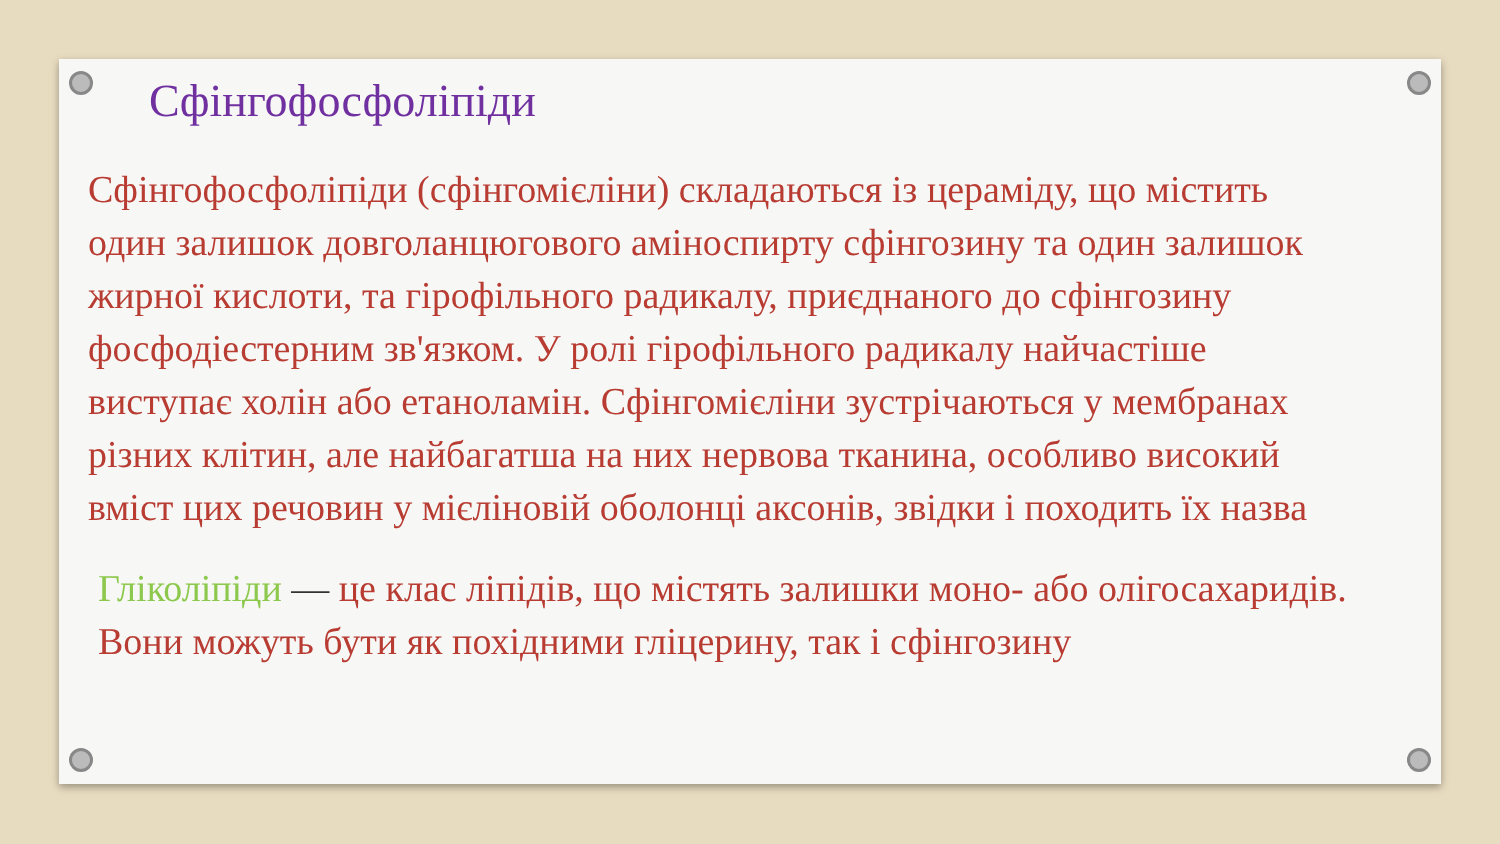Сфінгофосфоліпіди
Сфінгофосфоліпіди (сфінгомієліни) складаються із цераміду, що містить один залишок довголанцюгового аміноспирту сфінгозину та один залишок жирної кислоти, та гірофільного радикалу, приєднаного до сфінгозину фосфодіестерним зв'язком. У ролі гірофільного радикалу найчастіше виступає холін або етаноламін. Сфінгомієліни зустрічаються у мембранах різних клітин, але найбагатша на них нервова тканина, особливо високий вміст цих речовин у мієліновій оболонці аксонів, звідки і походить їх назва
Гліколіпіди — це клас ліпідів, що містять залишки моно- або олігосахаридів. Вони можуть бути як похідними гліцерину, так і сфінгозину